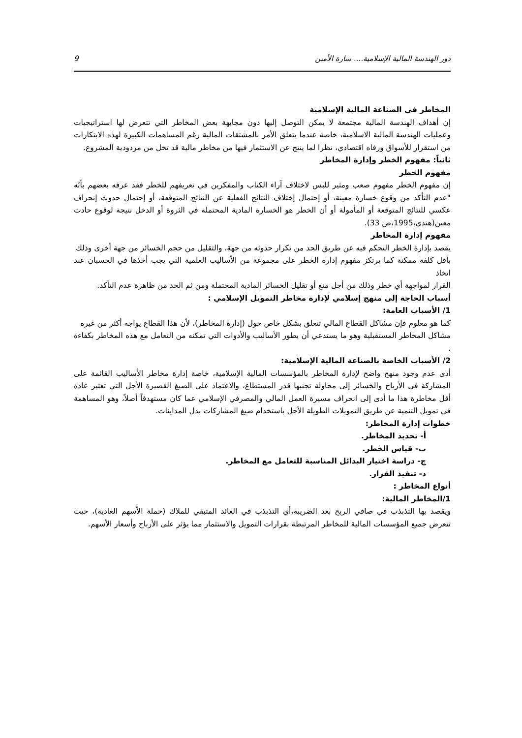دور الهندسة المالية الإسلامية.... سارة الأمين 9
المخاطر في الصناعة المالية الإسلامية
إن أهداف الهندسة المالية مجتمعة لا يمكن التوصل إليها دون مجابهة بعض المخاطر التي تتعرض لها استراتيجيات وعمليات الهندسة المالية الاسلامية، خاصة عندما يتعلق الأمر بالمشتقات المالية رغم المساهمات الكبيرة لهذه الابتكارات من استقرار للأسواق ورفاه اقتصادي، نظرا لما ينتج عن الاستثمار فيها من مخاطر مالية قد تخل من مردودية المشروع.
ثانياً: مفهوم الخطر وإدارة المخاطر
مفهوم الخطر
إن مفهوم الخطر مفهوم صعب ومثير للبس لاختلاف آراء الكتاب والمفكرين في تعريفهم للخطر فقد عرفه بعضهم بأنّه "عدم التأكد من وقوع خسارة معينة، أو إحتمال إختلاف النتائج الفعلية عن النتائج المتوقعة، أو إحتمال حدوث إنحراف عكسي للنتائج المتوقعة أو المأمولة أو أن الخطر هو الخسارة المادية المحتملة في الثروة أو الدخل نتيجة لوقوع حادث معين(هندي،1995،ص 33).
مفهوم إدارة المخاطر
يقصد بإدارة الخطر التحكم فيه عن طريق الحد من تكرار حدوثه من جهة، والتقليل من حجم الخسائر من جهة أخرى وذلك
بأقل كلفة ممكنة كما يرتكز مفهوم إدارة الخطر على مجموعة من الأساليب العلمية التي يجب أخذها في الحسبان عند اتخاذ
القرار لمواجهة أي خطر وذلك من أجل منع أو تقليل الخسائر المادية المحتملة ومن ثم الحد من ظاهرة عدم التأكد.
أسباب الحاجة إلى منهج إسلامي لإدارة مخاطر التمويل الإسلامي :
1/ الأسباب العامة:
كما هو معلوم فإن مشاكل القطاع المالي تتعلق بشكل خاص حول (إدارة المخاطر)، لأن هذا القطاع يواجه أكثر من غيره
مشاكل المخاطر المستقبلية وهو ما يستدعي أن يطور الأساليب والأدوات التي تمكنه من التعامل مع هذه المخاطر بكفاءة .
2/ الأسباب الخاصة بالصناعة المالية الإسلامية:
أدى عدم وجود منهج واضح لإدارة المخاطر بالمؤسسات المالية الإسلامية، خاصة إدارة مخاطر الأساليب القائمة على المشاركة في الأرباح والخسائر إلى محاولة تجنبها قدر المستطاع، والاعتماد على الصيغ القصيرة الأجل التي تعتبر عادة أقل مخاطرة هذا ما أدى إلى انحراف مسيرة العمل المالي والمصرفي الإسلامي عما كان مستهدفاً أصلاً، وهو المساهمة في تمويل التنمية عن طريق التمويلات الطويلة الأجل باستخدام صيغ المشاركات بدل المداينات.
خطوات إدارة المخاطر:
أ- تحديد المخاطر.
ب- قياس الخطر.
ج- دراسة اختيار البدائل المناسبة للتعامل مع المخاطر.
د- تنفيذ القرار.
أنواع المخاطر :
1/المخاطر المالية:
ويقصد بها التذبذب في صافي الربح بعد الضريبة،أي التذبذب في العائد المتبقي للملاك (حملة الأسهم العادية)، حيث تتعرض جميع المؤسسات المالية للمخاطر المرتبطة بقرارات التمويل والاستثمار مما يؤثر على الأرباح وأسعار الأسهم.